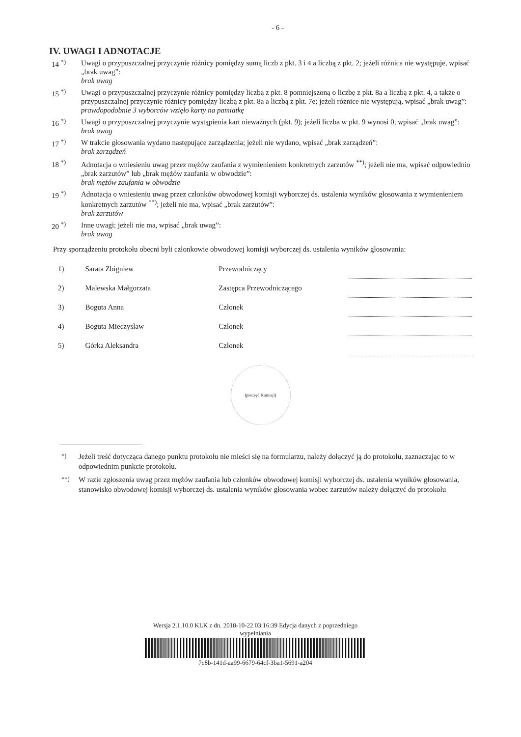- 6 -
IV. UWAGI I ADNOTACJE
14 <sup>*)</sup>
Uwagi o przypuszczalnej przyczynie różnicy pomiędzy sumą liczb z pkt. 3 i 4 a liczbą z pkt. 2; jeżeli różnica nie występuje, wpisać „brak uwag”:
brak uwag
15 <sup>*)</sup>
Uwagi o przypuszczalnej przyczynie różnicy pomiędzy liczbą z pkt. 8 pomniejszoną o liczbę z pkt. 8a a liczbą z pkt. 4, a także o przypuszczalnej przyczynie różnicy pomiędzy liczbą z pkt. 8a a liczbą z pkt. 7e; jeżeli różnice nie występują, wpisać „brak uwag”:
prawdopodobnie 3 wyborców wzięło karty na pamiatkę
16 <sup>*)</sup>
Uwagi o przypuszczalnej przyczynie wystąpienia kart nieważnych (pkt. 9); jeżeli liczba w pkt. 9 wynosi 0, wpisać „brak uwag”:
brak uwag
17 <sup>*)</sup>
W trakcie głosowania wydano następujące zarządzenia; jeżeli nie wydano, wpisać „brak zarządzeń”:
brak zarządzeń
18 <sup>*)</sup>
Adnotacja o wniesieniu uwag przez mężów zaufania z wymienieniem konkretnych zarzutów <sup>**)</sup>; jeżeli nie ma, wpisać odpowiednio „brak zarzutów” lub „brak mężów zaufania w obwodzie”:
brak mężów zaufania w obwodzie
19 <sup>*)</sup>
Adnotacja o wniesieniu uwag przez członków obwodowej komisji wyborczej ds. ustalenia wyników głosowania z wymienieniem konkretnych zarzutów <sup>**)</sup>; jeżeli nie ma, wpisać „brak zarzutów”:
brak zarzutów
20 <sup>*)</sup>
Inne uwagi; jeżeli nie ma, wpisać „brak uwag”:
brak uwag
Przy sporządzeniu protokołu obecni byli członkowie obwodowej komisji wyborczej ds. ustalenia wyników głosowania:
| 1) | Sarata Zbigniew | Przewodniczący | |
| 2) | Malewska Małgorzata | Zastępca Przewodniczącego | |
| 3) | Boguta Anna | Członek | |
| 4) | Boguta Mieczysław | Członek | |
| 5) | Górka Aleksandra | Członek | |
(pieczęć Komisji)
<sup>*)</sup> Jeżeli treść dotycząca danego punktu protokołu nie mieści się na formularzu, należy dołączyć ją do protokołu, zaznaczając to w odpowiednim punkcie protokołu.
<sup>**)</sup> W razie zgłoszenia uwag przez mężów zaufania lub członków obwodowej komisji wyborczej ds. ustalenia wyników głosowania, stanowisko obwodowej komisji wyborczej ds. ustalenia wyników głosowania wobec zarzutów należy dołączyć do protokołu
Wersja 2.1.10.0 KLK z dn. 2018-10-22 03:16:39 Edycja danych z poprzedniego wypełniania
7c8b-141d-aa99-6679-64cf-3ba1-5691-a204